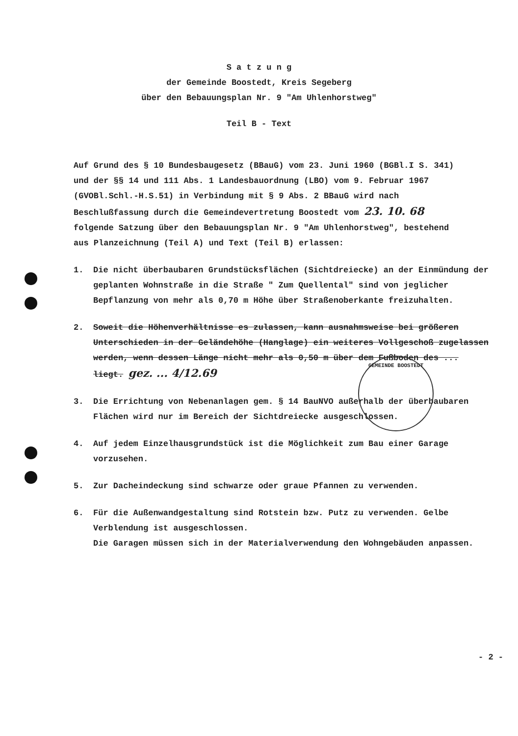GEMEINDE BOOSTEDT
S a t z u n g
der Gemeinde Boostedt, Kreis Segeberg
über den Bebauungsplan Nr. 9 "Am Uhlenhorstweg"
Teil B - Text
Auf Grund des § 10 Bundesbaugesetz (BBauG) vom 23. Juni 1960 (BGBl.I S. 341) und der §§ 14 und 111 Abs. 1 Landesbauordnung (LBO) vom 9. Februar 1967 (GVOBl.Schl.-H.S.51) in Verbindung mit § 9 Abs. 2 BBauG wird nach Beschlußfassung durch die Gemeindevertretung Boostedt vom 23. 10. 68 folgende Satzung über den Bebauungsplan Nr. 9 "Am Uhlenhorstweg", bestehend aus Planzeichnung (Teil A) und Text (Teil B) erlassen:
1. Die nicht überbaubaren Grundstücksflächen (Sichtdreiecke) an der Einmündung der geplanten Wohnstraße in die Straße " Zum Quellental" sind von jeglicher Bepflanzung von mehr als 0,70 m Höhe über Straßenoberkante freizuhalten.
2. Soweit die Höhenverhältnisse es zulassen, kann ausnahmsweise bei größeren Unterschieden in der Geländehöhe (Hanglage) ein weiteres Vollgeschoß zugelassen werden, wenn dessen Länge nicht mehr als 0,50 m über dem Fußboden des ... liegt. gez. ... 4/12.69
3. Die Errichtung von Nebenanlagen gem. § 14 BauNVO außerhalb der überbaubaren Flächen wird nur im Bereich der Sichtdreiecke ausgeschlossen.
4. Auf jedem Einzelhausgrundstück ist die Möglichkeit zum Bau einer Garage vorzusehen.
5. Zur Dacheindeckung sind schwarze oder graue Pfannen zu verwenden.
6. Für die Außenwandgestaltung sind Rotstein bzw. Putz zu verwenden. Gelbe Verblendung ist ausgeschlossen.
Die Garagen müssen sich in der Materialverwendung den Wohngebäuden anpassen.
- 2 -